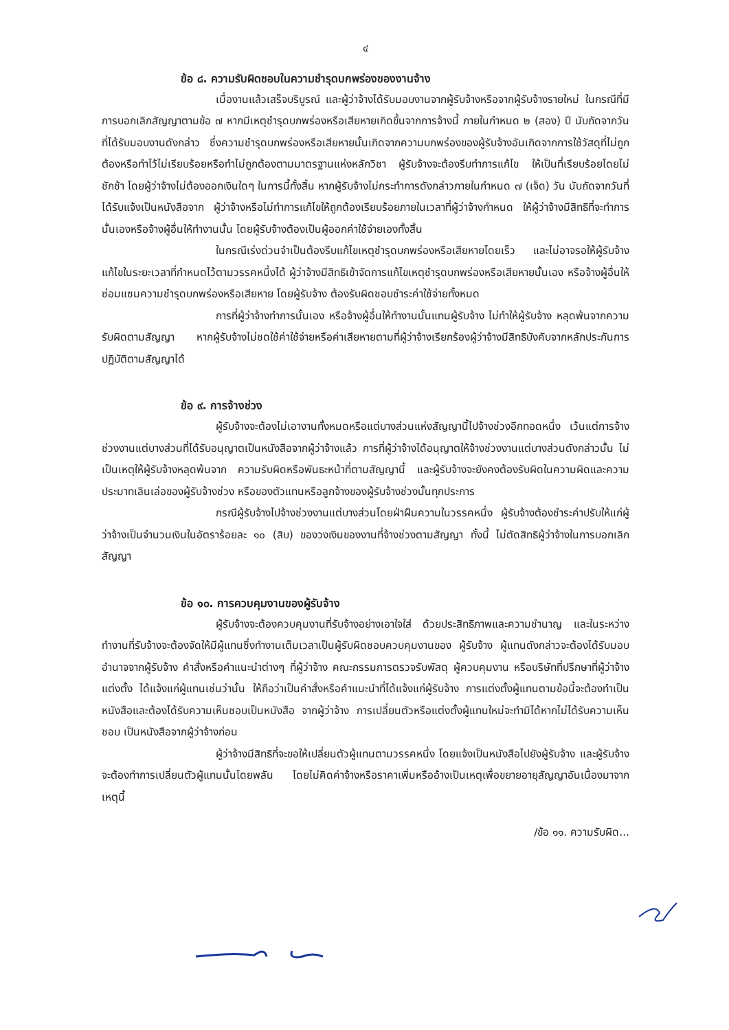๔
ข้อ ๘. ความรับผิดชอบในความชำรุดบกพร่องของงานจ้าง
เมื่องานแล้วเสร็จบริบูรณ์ และผู้ว่าจ้างได้รับมอบงานจากผู้รับจ้างหรือจากผู้รับจ้างรายใหม่ ในกรณีที่มีการบอกเลิกสัญญาตามข้อ ๗ หากมีเหตุชำรุดบกพร่องหรือเสียหายเกิดขึ้นจากการจ้างนี้ ภายในกำหนด ๒ (สอง) ปี นับถัดจากวันที่ได้รับมอบงานดังกล่าว ซึ่งความชำรุดบกพร่องหรือเสียหายนั้นเกิดจากความบกพร่องของผู้รับจ้างอันเกิดจากการใช้วัสดุที่ไม่ถูกต้องหรือทำไว้ไม่เรียบร้อยหรือทำไม่ถูกต้องตามมาตรฐานแห่งหลักวิชา ผู้รับจ้างจะต้องรีบทำการแก้ไข ให้เป็นที่เรียบร้อยโดยไม่ชักช้า โดยผู้ว่าจ้างไม่ต้องออกเงินใดๆ ในการนี้ทั้งสิ้น หากผู้รับจ้างไม่กระทำการดังกล่าวภายในกำหนด ๗ (เจ็ด) วัน นับถัดจากวันที่ได้รับแจ้งเป็นหนังสือจาก ผู้ว่าจ้างหรือไม่ทำการแก้ไขให้ถูกต้องเรียบร้อยภายในเวลาที่ผู้ว่าจ้างกำหนด ให้ผู้ว่าจ้างมีสิทธิที่จะทำการนั้นเองหรือจ้างผู้อื่นให้ทำงานนั้น โดยผู้รับจ้างต้องเป็นผู้ออกค่าใช้จ่ายเองทั้งสิ้น
ในกรณีเร่งด่วนจำเป็นต้องรีบแก้ไขเหตุชำรุดบกพร่องหรือเสียหายโดยเร็ว และไม่อาจรอให้ผู้รับจ้างแก้ไขในระยะเวลาที่กำหนดไว้ตามวรรคหนึ่งได้ ผู้ว่าจ้างมีสิทธิเข้าจัดการแก้ไขเหตุชำรุดบกพร่องหรือเสียหายนั้นเอง หรือจ้างผู้อื่นให้ซ่อมแซมความชำรุดบกพร่องหรือเสียหาย โดยผู้รับจ้าง ต้องรับผิดชอบชำระค่าใช้จ่ายทั้งหมด
การที่ผู้ว่าจ้างทำการนั้นเอง หรือจ้างผู้อื่นให้ทำงานนั้นแทนผู้รับจ้าง ไม่ทำให้ผู้รับจ้าง หลุดพ้นจากความรับผิดตามสัญญา หากผู้รับจ้างไม่ชดใช้ค่าใช้จ่ายหรือค่าเสียหายตามที่ผู้ว่าจ้างเรียกร้องผู้ว่าจ้างมีสิทธิบังคับจากหลักประกันการปฏิบัติตามสัญญาได้
ข้อ ๙. การจ้างช่วง
ผู้รับจ้างจะต้องไม่เอางานทั้งหมดหรือแต่บางส่วนแห่งสัญญานี้ไปจ้างช่วงอีกทอดหนึ่ง เว้นแต่การจ้างช่วงงานแต่บางส่วนที่ได้รับอนุญาตเป็นหนังสือจากผู้ว่าจ้างแล้ว การที่ผู้ว่าจ้างได้อนุญาตให้จ้างช่วงงานแต่บางส่วนดังกล่าวนั้น ไม่เป็นเหตุให้ผู้รับจ้างหลุดพ้นจาก ความรับผิดหรือพันธะหน้าที่ตามสัญญานี้ และผู้รับจ้างจะยังคงต้องรับผิดในความผิดและความประมาทเลินเล่อของผู้รับจ้างช่วง หรือของตัวแทนหรือลูกจ้างของผู้รับจ้างช่วงนั้นทุกประการ
กรณีผู้รับจ้างไปจ้างช่วงงานแต่บางส่วนโดยฝ่าฝืนความในวรรคหนึ่ง ผู้รับจ้างต้องชำระค่าปรับให้แก่ผู้ว่าจ้างเป็นจำนวนเงินในอัตราร้อยละ ๑๐ (สิบ) ของวงเงินของงานที่จ้างช่วงตามสัญญา ทั้งนี้ ไม่ตัดสิทธิผู้ว่าจ้างในการบอกเลิกสัญญา
ข้อ ๑๐. การควบคุมงานของผู้รับจ้าง
ผู้รับจ้างจะต้องควบคุมงานที่รับจ้างอย่างเอาใจใส่ ด้วยประสิทธิภาพและความชำนาญ และในระหว่างทำงานที่รับจ้างจะต้องจัดให้มีผู้แทนซึ่งทำงานเต็มเวลาเป็นผู้รับผิดชอบควบคุมงานของ ผู้รับจ้าง ผู้แทนดังกล่าวจะต้องได้รับมอบอำนาจจากผู้รับจ้าง คำสั่งหรือคำแนะนำต่างๆ ที่ผู้ว่าจ้าง คณะกรรมการตรวจรับพัสดุ ผู้ควบคุมงาน หรือบริษัทที่ปรึกษาที่ผู้ว่าจ้างแต่งตั้ง ได้แจ้งแก่ผู้แทนเช่นว่านั้น ให้ถือว่าเป็นคำสั่งหรือคำแนะนำที่ได้แจ้งแก่ผู้รับจ้าง การแต่งตั้งผู้แทนตามข้อนี้จะต้องทำเป็นหนังสือและต้องได้รับความเห็นชอบเป็นหนังสือ จากผู้ว่าจ้าง การเปลี่ยนตัวหรือแต่งตั้งผู้แทนใหม่จะทำมิได้หากไม่ได้รับความเห็นชอบ เป็นหนังสือจากผู้ว่าจ้างก่อน
ผู้ว่าจ้างมีสิทธิที่จะขอให้เปลี่ยนตัวผู้แทนตามวรรคหนึ่ง โดยแจ้งเป็นหนังสือไปยังผู้รับจ้าง และผู้รับจ้างจะต้องทำการเปลี่ยนตัวผู้แทนนั้นโดยพลัน โดยไม่คิดค่าจ้างหรือราคาเพิ่มหรืออ้างเป็นเหตุเพื่อขยายอายุสัญญาอันเนื่องมาจากเหตุนี้
/ข้อ ๑๑. ความรับผิด...